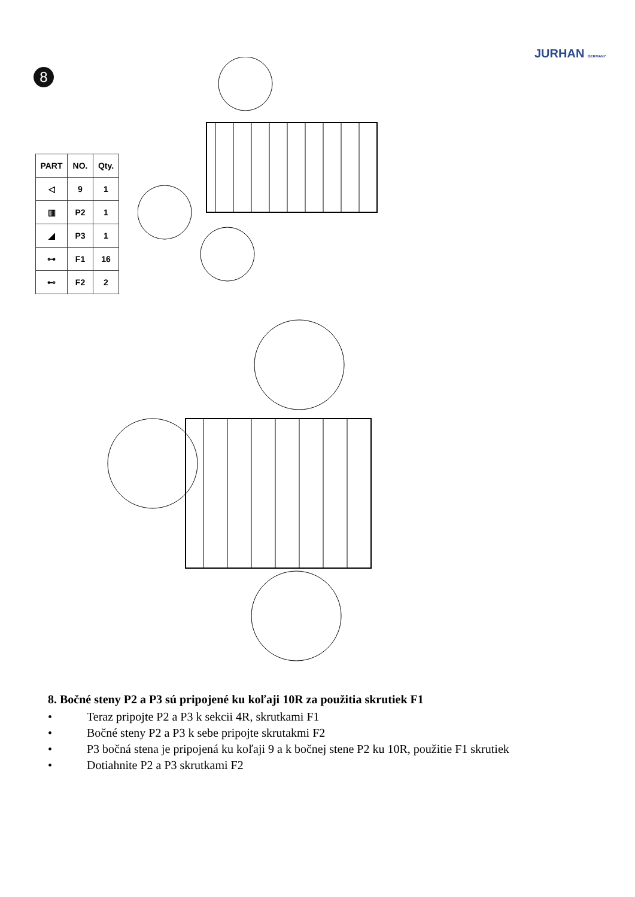JURHAN GERMANY
8
| PART | NO. | Qty. |
| --- | --- | --- |
| ◁ | 9 | 1 |
| ▥ | P2 | 1 |
| ◢ | P3 | 1 |
| ⊶ | F1 | 16 |
| ⊷ | F2 | 2 |
8. Bočné steny P2 a P3 sú pripojené ku koľaji 10R za použitia skrutiek F1
• Teraz pripojte P2 a P3 k sekcii 4R, skrutkami F1
• Bočné steny P2 a P3 k sebe pripojte skrutakmi F2
• P3 bočná stena je pripojená ku koľaji 9 a k bočnej stene P2 ku 10R, použitie F1 skrutiek
• Dotiahnite P2 a P3 skrutkami F2